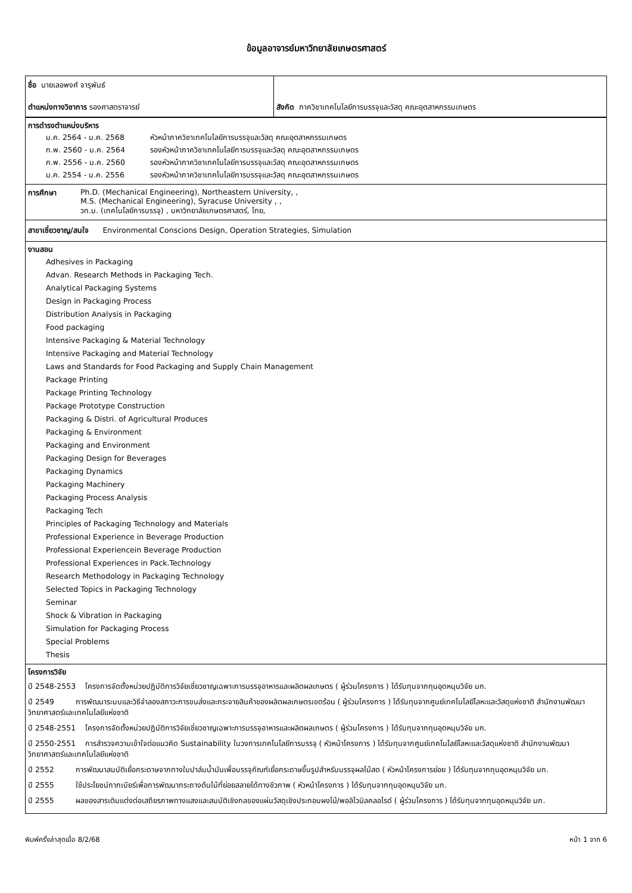ข้อมูลอาจารย์มหาวิทยาลัยเกษตรศาสตร์
ชื่อ นายเลอพงศ์ จารุพันธ์
ตำแหน่งทางวิชาการ รองศาสตราจารย์
สังกัด ภาควิชาเทคโนโลยีการบรรจุและวัสดุ คณะอุตสาหกรรมเกษตร
การดำรงตำแหน่งบริหาร
| ม.ค. 2564 - ม.ค. 2568 | หัวหน้าภาควิชาเทคโนโลยีการบรรจุและวัสดุ คณะอุตสาหกรรมเกษตร |
| ก.พ. 2560 - ม.ค. 2564 | รองหัวหน้าภาควิชาเทคโนโลยีการบรรจุและวัสดุ คณะอุตสาหกรรมเกษตร |
| ก.พ. 2556 - ม.ค. 2560 | รองหัวหน้าภาควิชาเทคโนโลยีการบรรจุและวัสดุ คณะอุตสาหกรรมเกษตร |
| ม.ค. 2554 - ม.ค. 2556 | รองหัวหน้าภาควิชาเทคโนโลยีการบรรจุและวัสดุ คณะอุตสาหกรรมเกษตร |
| การศึกษา | Ph.D. (Mechanical Engineering), Northeastern University, , M.S. (Mechanical Engineering), Syracuse University , , วท.บ. (เทคโนโลยีการบรรจุ) , มหาวิทยาลัยเกษตรศาสตร์, ไทย, |
สาขาเชี่ยวชาญ/สนใจ Environmental Conscions Design, Operation Strategies, Simulation
งานสอน
Adhesives in Packaging
Advan. Research Methods in Packaging Tech.
Analytical Packaging Systems
Design in Packaging Process
Distribution Analysis in Packaging
Food packaging
Intensive Packaging & Material Technology
Intensive Packaging and Material Technology
Laws and Standards for Food Packaging and Supply Chain Management
Package Printing
Package Printing Technology
Package Prototype Construction
Packaging & Distri. of Agricultural Produces
Packaging & Environment
Packaging and Environment
Packaging Design for Beverages
Packaging Dynamics
Packaging Machinery
Packaging Process Analysis
Packaging Tech
Principles of Packaging Technology and Materials
Professional Experience in Beverage Production
Professional Experiencein Beverage Production
Professional Experiences in Pack.Technology
Research Methodology in Packaging Technology
Selected Topics in Packaging Technology
Seminar
Shock & Vibration in Packaging
Simulation for Packaging Process
Special Problems
Thesis
โครงการวิจัย
ปี 2548-2553 โครงการจัดตั้งหน่วยปฏิบัติการวิจัยเชี่ยวชาญเฉพาะการบรรจุอาหารและผลิตผลเกษตร ( ผู้ร่วมโครงการ ) ได้รับทุนจากทุนอุดหนุนวิจัย มก.
ปี 2549 การพัฒนาระบบและวิธีจำลองสภาวะการขนส่งและกระจายสินค้าของผลิตผลเกษตรเขตร้อน ( ผู้ร่วมโครงการ ) ได้รับทุนจากศูนย์เทคโนโลยีโลหะและวัสดุแห่งชาติ สำนักงานพัฒนาวิทยาศาสตร์และเทคโนโลยีแห่งชาติ
ปี 2548-2551 โครงการจัดตั้งหน่วยปฏิบัติการวิจัยเชี่ยวชาญเฉพาะการบรรจุอาหารและผลิตผลเกษตร ( ผู้ร่วมโครงการ ) ได้รับทุนจากทุนอุดหนุนวิจัย มก.
ปี 2550-2551 การสำรวจความเข้าใจต่อแนวคิด Sustainability ในวงการเทคโนโลยีการบรรจุ ( หัวหน้าโครงการ ) ได้รับทุนจากศูนย์เทคโนโลยีโลหะและวัสดุแห่งชาติ สำนักงานพัฒนาวิทยาศาสตร์และเทคโนโลยีแห่งชาติ
ปี 2552 การพัฒนาสมบัติเยื่อกระดาษจากทางใบปาล์มน้ำมันเพื่อบรรจุภัณฑ์เยื่อกระดาษขึ้นรูปสำหรับบรรจุผลไม้สด ( หัวหน้าโครงการย่อย ) ได้รับทุนจากทุนอุดหนุนวิจัย มก.
ปี 2555 ใช้ประโยชน์กากเบียร์เพื่อการพัฒนากระถางต้นไม้ที่ย่อยสลายได้ทางชีวภาพ ( หัวหน้าโครงการ ) ได้รับทุนจากทุนอุดหนุนวิจัย มก.
ปี 2555 ผลของสารเติมแต่งต่อเสถียรภาพทางแสงและสมบัติเชิงกลของแผ่นวัสดุเชิงประกอบผงไม้/พอลิไวนิลคลอไรด์ ( ผู้ร่วมโครงการ ) ได้รับทุนจากทุนอุดหนุนวิจัย มก.
พิมพ์ครั้งล่าสุดเมื่อ 8/2/68 หน้า 1 จาก 6